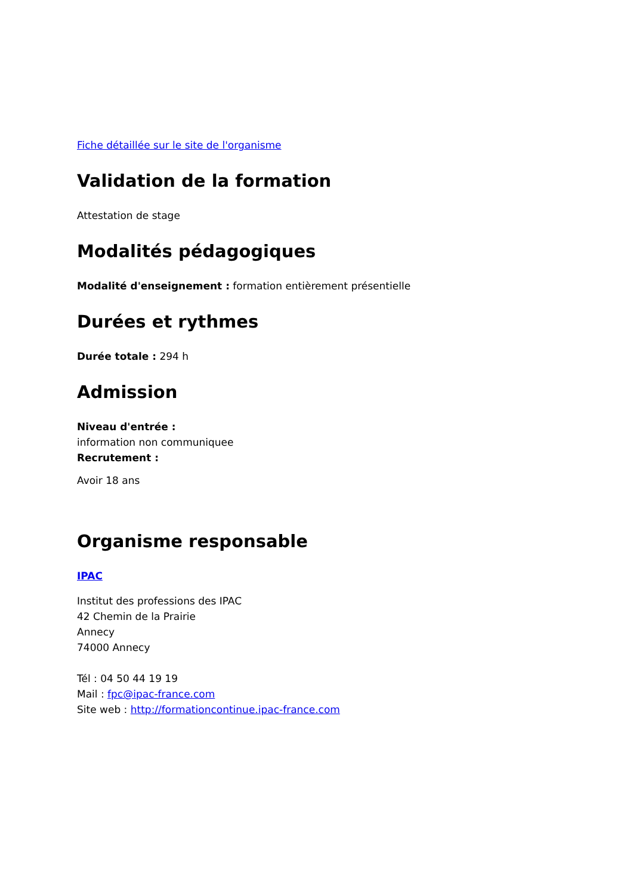Fiche détaillée sur le site de l'organisme
Validation de la formation
Attestation de stage
Modalités pédagogiques
Modalité d'enseignement : formation entièrement présentielle
Durées et rythmes
Durée totale : 294 h
Admission
Niveau d'entrée :
information non communiquee
Recrutement :
Avoir 18 ans
Organisme responsable
IPAC
Institut des professions des IPAC
42 Chemin de la Prairie
Annecy
74000 Annecy
Tél : 04 50 44 19 19
Mail : fpc@ipac-france.com
Site web : http://formationcontinue.ipac-france.com